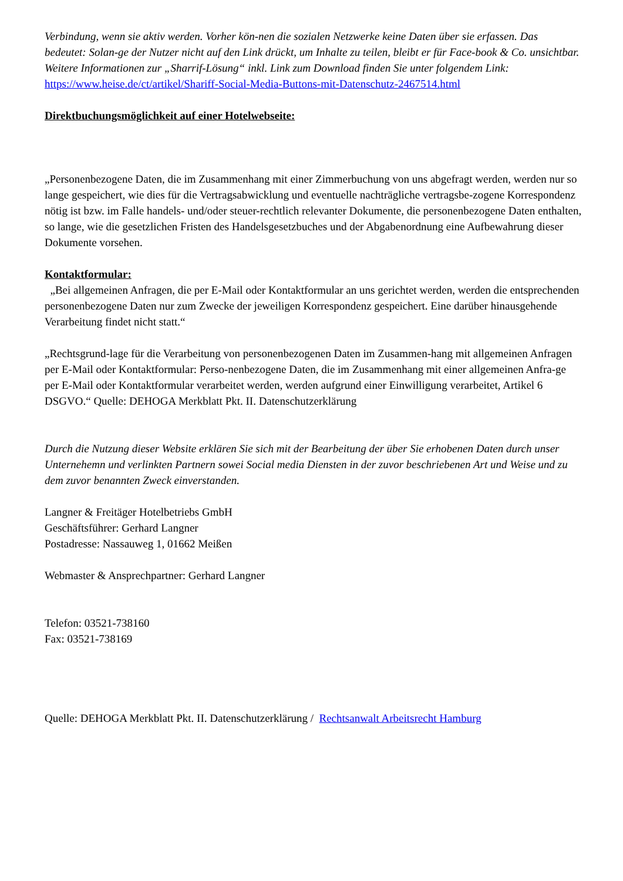Verbindung, wenn sie aktiv werden. Vorher kön-nen die sozialen Netzwerke keine Daten über sie erfassen. Das bedeutet: Solan-ge der Nutzer nicht auf den Link drückt, um Inhalte zu teilen, bleibt er für Face-book & Co. unsichtbar. Weitere Informationen zur „Sharrif-Lösung“ inkl. Link zum Download finden Sie unter folgendem Link:
https://www.heise.de/ct/artikel/Shariff-Social-Media-Buttons-mit-Datenschutz-2467514.html
Direktbuchungsmöglichkeit auf einer Hotelwebseite:
„Personenbezogene Daten, die im Zusammenhang mit einer Zimmerbuchung von uns abgefragt werden, werden nur so lange gespeichert, wie dies für die Vertragsabwicklung und eventuelle nachträgliche vertragsbe-zogene Korrespondenz nötig ist bzw. im Falle handels- und/oder steuer-rechtlich relevanter Dokumente, die personenbezogene Daten enthalten, so lange, wie die gesetzlichen Fristen des Handelsgesetzbuches und der Abgabenordnung eine Aufbewahrung dieser Dokumente vorsehen.
Kontaktformular:
„Bei allgemeinen Anfragen, die per E-Mail oder Kontaktformular an uns gerichtet werden, werden die entsprechenden personenbezogene Daten nur zum Zwecke der jeweiligen Korrespondenz gespeichert. Eine darüber hinausgehende Verarbeitung findet nicht statt.“
„Rechtsgrund-lage für die Verarbeitung von personenbezogenen Daten im Zusammen-hang mit allgemeinen Anfragen per E-Mail oder Kontaktformular: Perso-nenbezogene Daten, die im Zusammenhang mit einer allgemeinen Anfra-ge per E-Mail oder Kontaktformular verarbeitet werden, werden aufgrund einer Einwilligung verarbeitet, Artikel 6 DSGVO.“ Quelle: DEHOGA Merkblatt Pkt. II. Datenschutzerklärung
Durch die Nutzung dieser Website erklären Sie sich mit der Bearbeitung der über Sie erhobenen Daten durch unser Unternehemn und verlinkten Partnern sowei Social media Diensten in der zuvor beschriebenen Art und Weise und zu dem zuvor benannten Zweck einverstanden.
Langner & Freitäger Hotelbetriebs GmbH
Geschäftsführer: Gerhard Langner
Postadresse: Nassauweg 1, 01662 Meißen
Webmaster & Ansprechpartner: Gerhard Langner
Telefon: 03521-738160
Fax: 03521-738169
Quelle: DEHOGA Merkblatt Pkt. II. Datenschutzerklärung / Rechtsanwalt Arbeitsrecht Hamburg